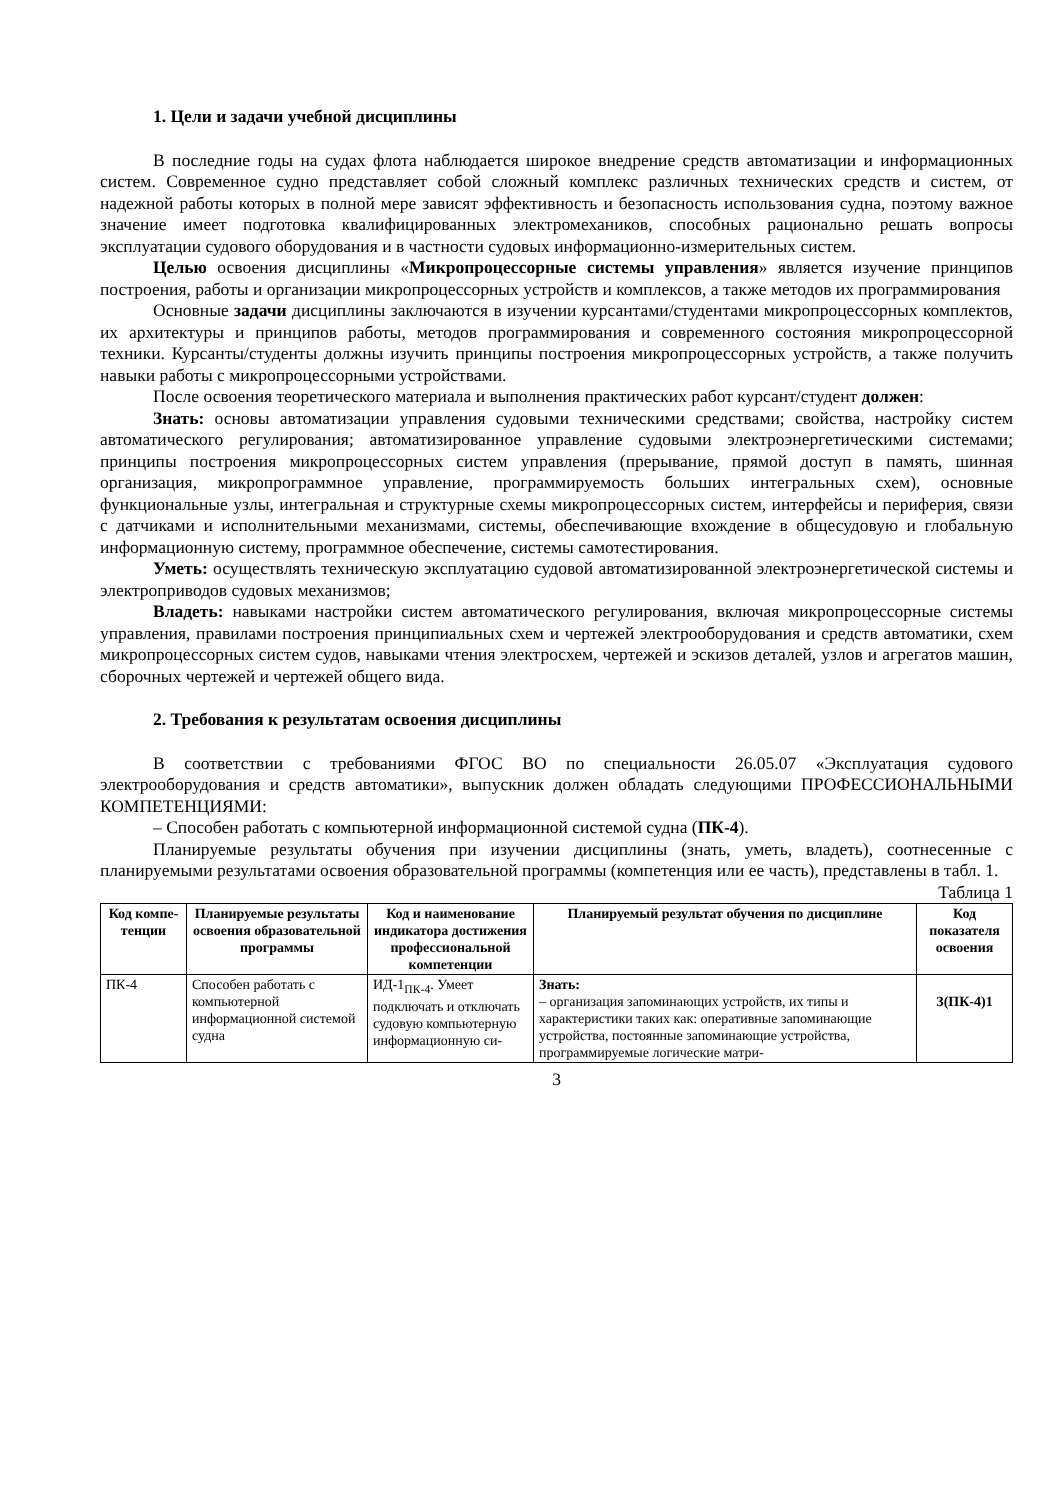1. Цели и задачи учебной дисциплины
В последние годы на судах флота наблюдается широкое внедрение средств автоматизации и информационных систем. Современное судно представляет собой сложный комплекс различных технических средств и систем, от надежной работы которых в полной мере зависят эффективность и безопасность использования судна, поэтому важное значение имеет подготовка квалифицированных электромехаников, способных рационально решать вопросы эксплуатации судового оборудования и в частности судовых информационно-измерительных систем.
Целью освоения дисциплины «Микропроцессорные системы управления» является изучение принципов построения, работы и организации микропроцессорных устройств и комплексов, а также методов их программирования
Основные задачи дисциплины заключаются в изучении курсантами/студентами микропроцессорных комплектов, их архитектуры и принципов работы, методов программирования и современного состояния микропроцессорной техники. Курсанты/студенты должны изучить принципы построения микропроцессорных устройств, а также получить навыки работы с микропроцессорными устройствами.
После освоения теоретического материала и выполнения практических работ курсант/студент должен:
Знать: основы автоматизации управления судовыми техническими средствами; свойства, настройку систем автоматического регулирования; автоматизированное управление судовыми электроэнергетическими системами; принципы построения микропроцессорных систем управления (прерывание, прямой доступ в память, шинная организация, микропрограммное управление, программируемость больших интегральных схем), основные функциональные узлы, интегральная и структурные схемы микропроцессорных систем, интерфейсы и периферия, связи с датчиками и исполнительными механизмами, системы, обеспечивающие вхождение в общесудовую и глобальную информационную систему, программное обеспечение, системы самотестирования.
Уметь: осуществлять техническую эксплуатацию судовой автоматизированной электроэнергетической системы и электроприводов судовых механизмов;
Владеть: навыками настройки систем автоматического регулирования, включая микропроцессорные системы управления, правилами построения принципиальных схем и чертежей электрооборудования и средств автоматики, схем микропроцессорных систем судов, навыками чтения электросхем, чертежей и эскизов деталей, узлов и агрегатов машин, сборочных чертежей и чертежей общего вида.
2. Требования к результатам освоения дисциплины
В соответствии с требованиями ФГОС ВО по специальности 26.05.07 «Эксплуатация судового электрооборудования и средств автоматики», выпускник должен обладать следующими ПРОФЕССИОНАЛЬНЫМИ КОМПЕТЕНЦИЯМИ:
– Способен работать с компьютерной информационной системой судна (ПК-4).
Планируемые результаты обучения при изучении дисциплины (знать, уметь, владеть), соотнесенные с планируемыми результатами освоения образовательной программы (компетенция или ее часть), представлены в табл. 1.
Таблица 1
| Код компе-тенции | Планируемые результаты освоения образовательной программы | Код и наименование индикатора достижения профессиональной компетенции | Планируемый результат обучения по дисциплине | Код показателя освоения |
| --- | --- | --- | --- | --- |
| ПК-4 | Способен работать с компьютерной информационной системой судна | ИД-1<sub>ПК-4</sub>. Умеет подключать и отключать судовую компьютерную информационную си- | Знать: – организация запоминающих устройств, их типы и характеристики таких как: оперативные запоминающие устройства, постоянные запоминающие устройства, программируемые логические матри- | З(ПК-4)1 |
3